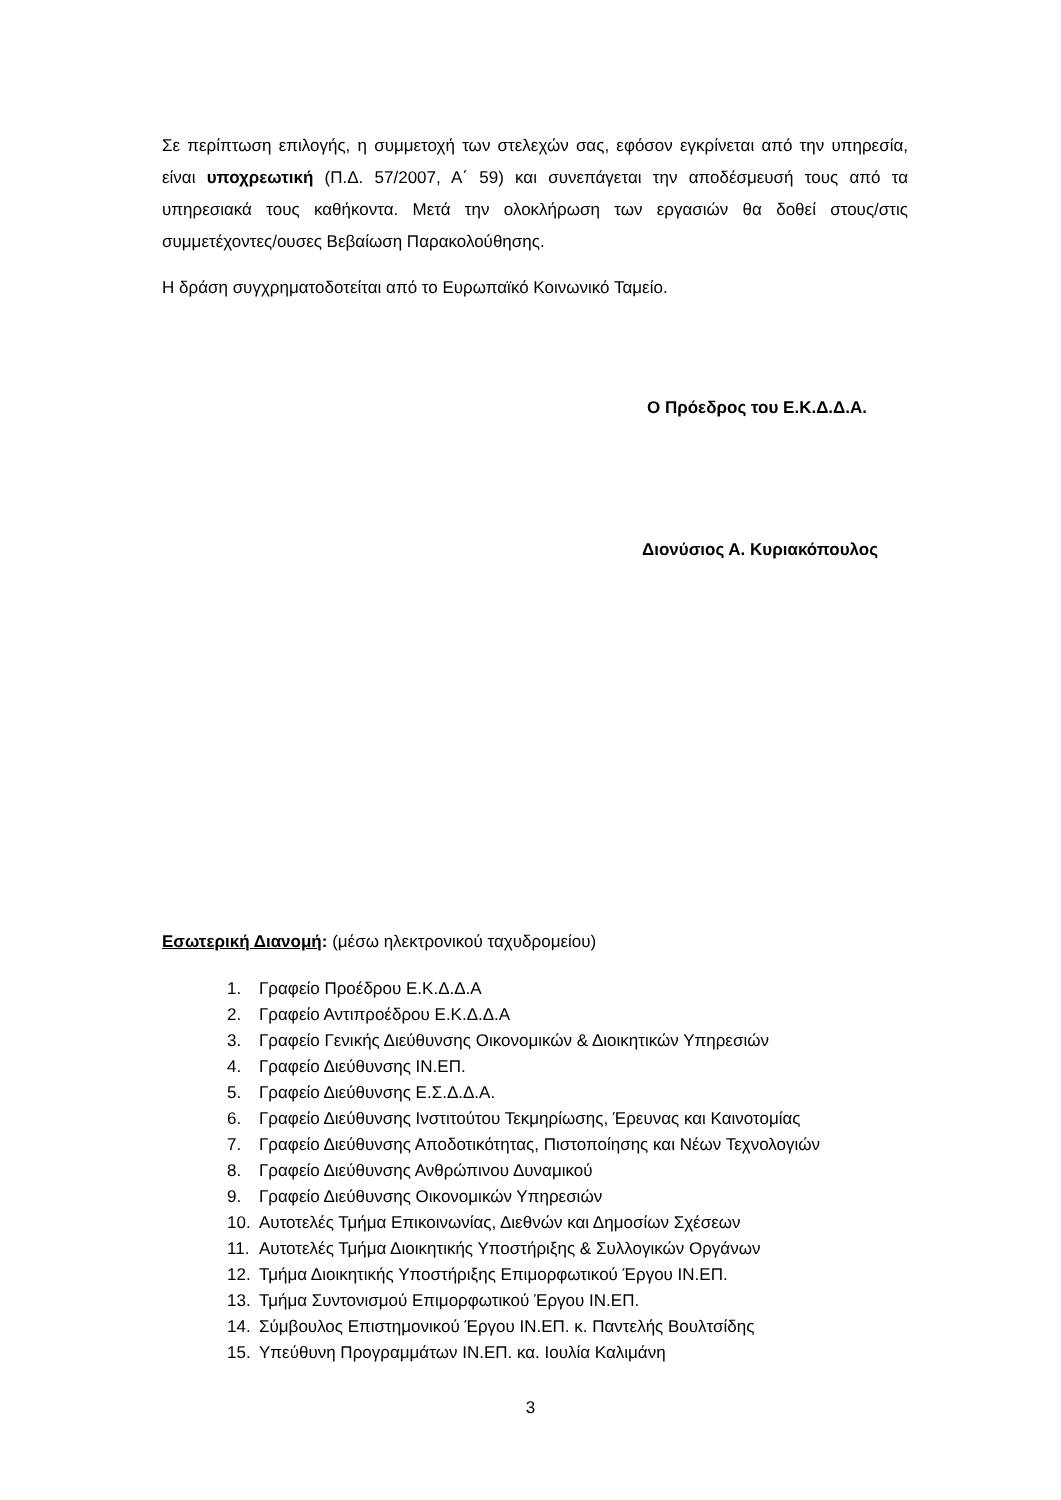Σε περίπτωση επιλογής, η συμμετοχή των στελεχών σας, εφόσον εγκρίνεται από την υπηρεσία, είναι υποχρεωτική (Π.Δ. 57/2007, Α΄ 59) και συνεπάγεται την αποδέσμευσή τους από τα υπηρεσιακά τους καθήκοντα. Μετά την ολοκλήρωση των εργασιών θα δοθεί στους/στις συμμετέχοντες/ουσες Βεβαίωση Παρακολούθησης.
Η δράση συγχρηματοδοτείται από το Ευρωπαϊκό Κοινωνικό Ταμείο.
Ο Πρόεδρος του Ε.Κ.Δ.Δ.Α.
Διονύσιος Α. Κυριακόπουλος
Εσωτερική Διανομή: (μέσω ηλεκτρονικού ταχυδρομείου)
1. Γραφείο Προέδρου Ε.Κ.Δ.Δ.Α
2. Γραφείο Αντιπροέδρου Ε.Κ.Δ.Δ.Α
3. Γραφείο Γενικής Διεύθυνσης Οικονομικών & Διοικητικών Υπηρεσιών
4. Γραφείο Διεύθυνσης ΙΝ.ΕΠ.
5. Γραφείο Διεύθυνσης Ε.Σ.Δ.Δ.Α.
6. Γραφείο Διεύθυνσης Ινστιτούτου Τεκμηρίωσης, Έρευνας και Καινοτομίας
7. Γραφείο Διεύθυνσης Αποδοτικότητας, Πιστοποίησης και Νέων Τεχνολογιών
8. Γραφείο Διεύθυνσης Ανθρώπινου Δυναμικού
9. Γραφείο Διεύθυνσης Οικονομικών Υπηρεσιών
10. Αυτοτελές Τμήμα Επικοινωνίας, Διεθνών και Δημοσίων Σχέσεων
11. Αυτοτελές Τμήμα Διοικητικής Υποστήριξης & Συλλογικών Οργάνων
12. Τμήμα Διοικητικής Υποστήριξης Επιμορφωτικού Έργου ΙΝ.ΕΠ.
13. Τμήμα Συντονισμού Επιμορφωτικού Έργου ΙΝ.ΕΠ.
14. Σύμβουλος Επιστημονικού Έργου ΙΝ.ΕΠ. κ. Παντελής Βουλτσίδης
15. Υπεύθυνη Προγραμμάτων ΙΝ.ΕΠ. κα. Ιουλία Καλιμάνη
3